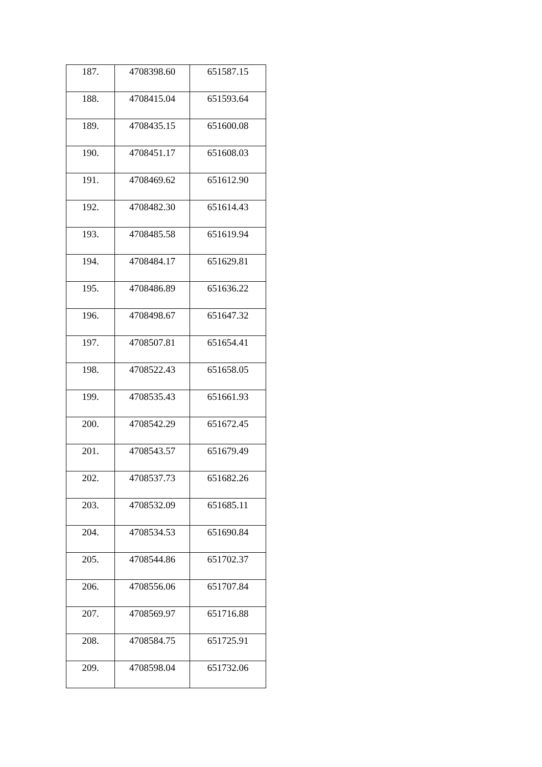| 187. | 4708398.60 | 651587.15 |
| 188. | 4708415.04 | 651593.64 |
| 189. | 4708435.15 | 651600.08 |
| 190. | 4708451.17 | 651608.03 |
| 191. | 4708469.62 | 651612.90 |
| 192. | 4708482.30 | 651614.43 |
| 193. | 4708485.58 | 651619.94 |
| 194. | 4708484.17 | 651629.81 |
| 195. | 4708486.89 | 651636.22 |
| 196. | 4708498.67 | 651647.32 |
| 197. | 4708507.81 | 651654.41 |
| 198. | 4708522.43 | 651658.05 |
| 199. | 4708535.43 | 651661.93 |
| 200. | 4708542.29 | 651672.45 |
| 201. | 4708543.57 | 651679.49 |
| 202. | 4708537.73 | 651682.26 |
| 203. | 4708532.09 | 651685.11 |
| 204. | 4708534.53 | 651690.84 |
| 205. | 4708544.86 | 651702.37 |
| 206. | 4708556.06 | 651707.84 |
| 207. | 4708569.97 | 651716.88 |
| 208. | 4708584.75 | 651725.91 |
| 209. | 4708598.04 | 651732.06 |